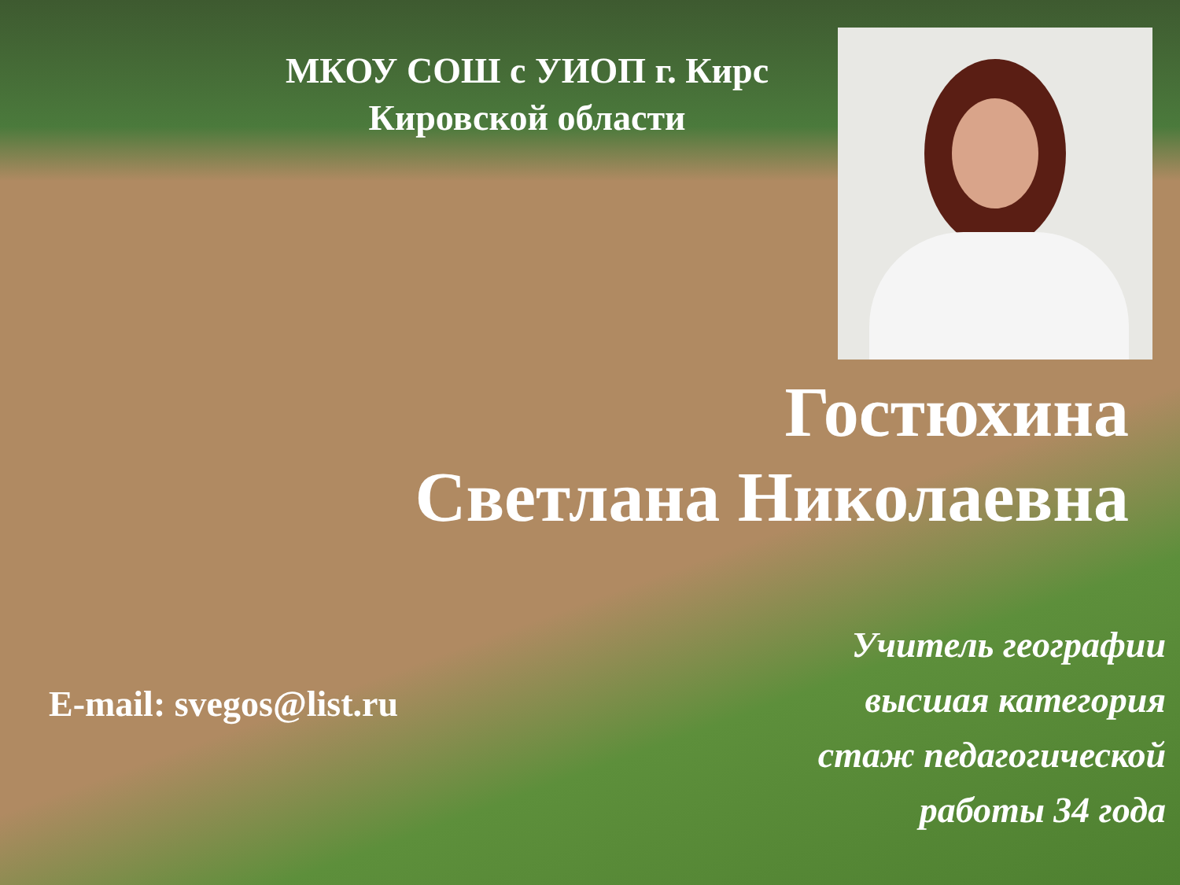МКОУ СОШ с УИОП г. Кирс
Кировской области
Гостюхина
Светлана Николаевна
Учитель географии
высшая категория
стаж педагогической
работы 34 года
E-mail: svegos@list.ru